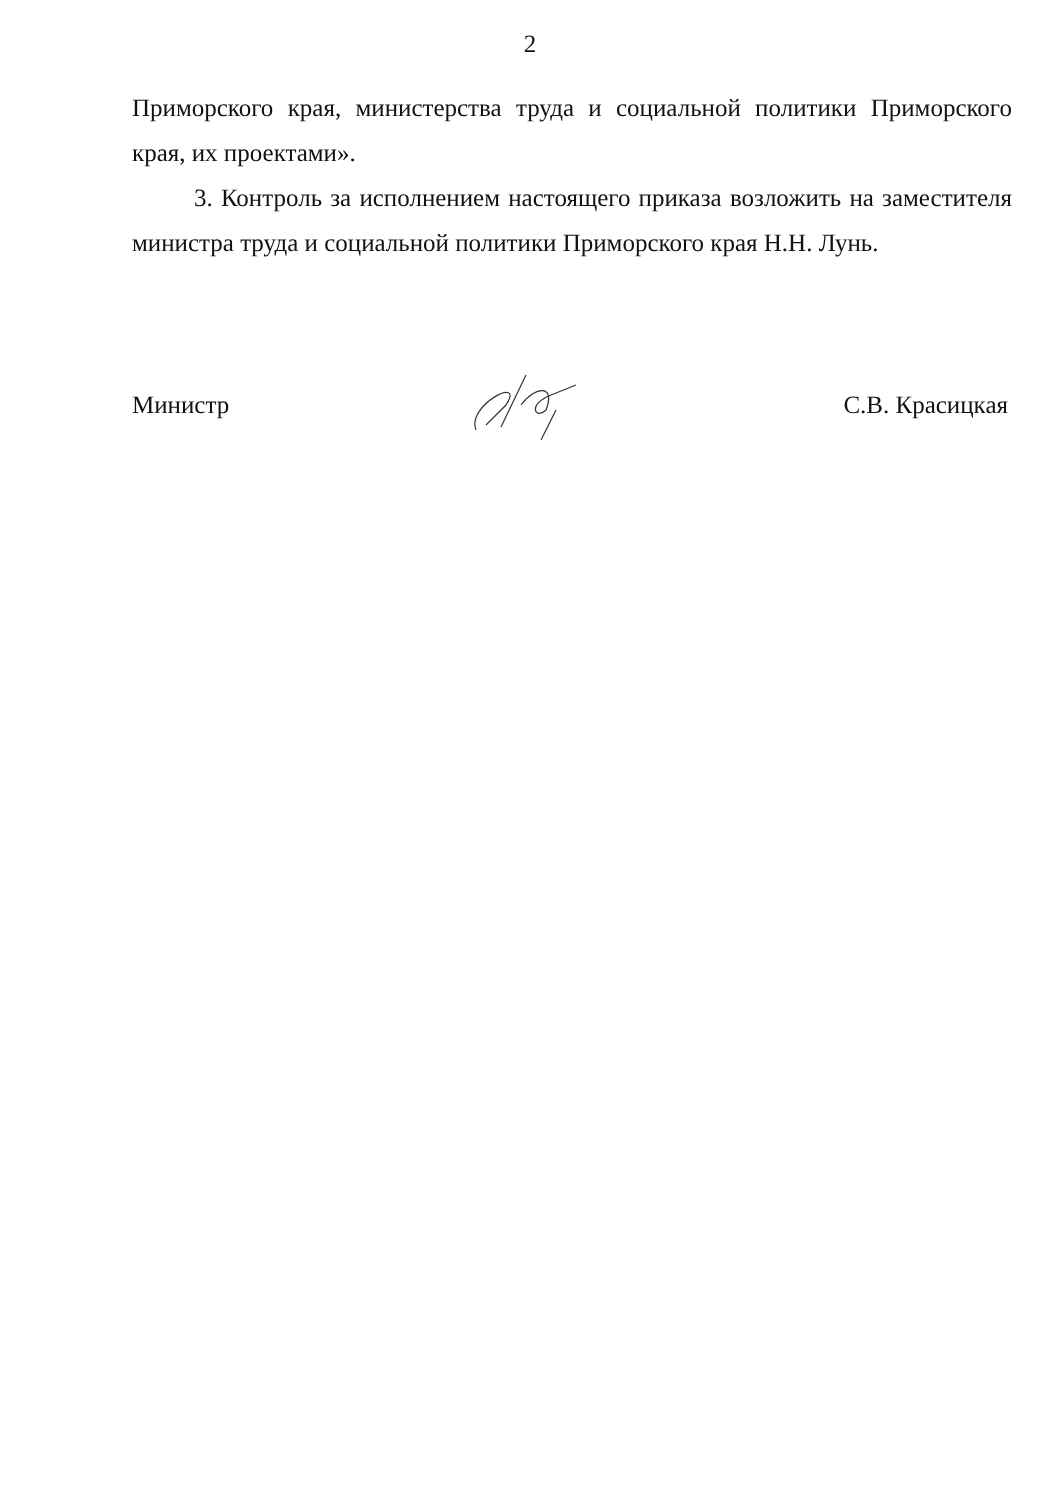2
Приморского края, министерства труда и социальной политики Приморского края, их проектами».
3. Контроль за исполнением настоящего приказа возложить на заместителя министра труда и социальной политики Приморского края Н.Н. Лунь.
Министр С.В. Красицкая